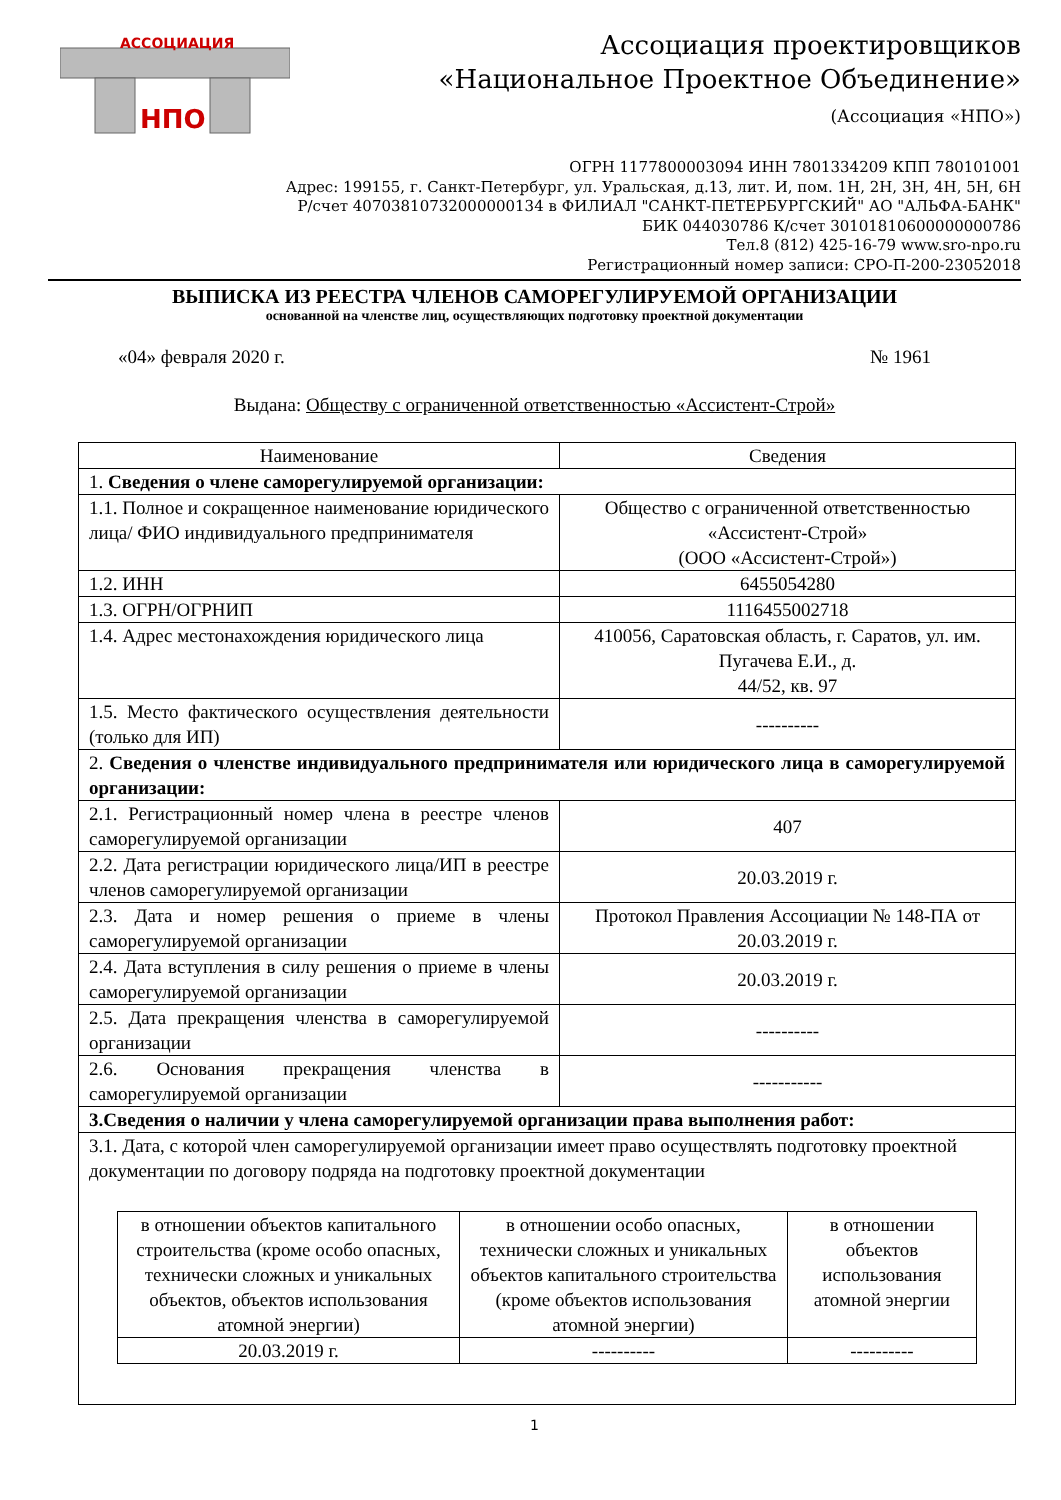АССОЦИАЦИЯ
НПО
Ассоциация проектировщиков
«Национальное Проектное Объединение»
(Ассоциация «НПО»)
ОГРН 1177800003094 ИНН 7801334209 КПП 780101001
Адрес: 199155, г. Санкт-Петербург, ул. Уральская, д.13, лит. И, пом. 1Н, 2Н, 3Н, 4Н, 5Н, 6Н
Р/счет 40703810732000000134 в ФИЛИАЛ "САНКТ-ПЕТЕРБУРГСКИЙ" АО "АЛЬФА-БАНК"
БИК 044030786 К/счет 30101810600000000786
Тел.8 (812) 425-16-79 www.sro-npo.ru
Регистрационный номер записи: СРО-П-200-23052018
ВЫПИСКА ИЗ РЕЕСТРА ЧЛЕНОВ САМОРЕГУЛИРУЕМОЙ ОРГАНИЗАЦИИ
основанной на членстве лиц, осуществляющих подготовку проектной документации
«04» февраля 2020 г. № 1961
Выдана: Обществу с ограниченной ответственностью «Ассистент-Строй»
| Наименование | Сведения |
| --- | --- |
| 1. Сведения о члене саморегулируемой организации: | |
| 1.1. Полное и сокращенное наименование юридического лица/ ФИО индивидуального предпринимателя | Общество с ограниченной ответственностью «Ассистент-Строй» (ООО «Ассистент-Строй») |
| 1.2. ИНН | 6455054280 |
| 1.3. ОГРН/ОГРНИП | 1116455002718 |
| 1.4. Адрес местонахождения юридического лица | 410056, Саратовская область, г. Саратов, ул. им. Пугачева Е.И., д. 44/52, кв. 97 |
| 1.5. Место фактического осуществления деятельности (только для ИП) | ---------- |
| 2. Сведения о членстве индивидуального предпринимателя или юридического лица в саморегулируемой организации: | |
| 2.1. Регистрационный номер члена в реестре членов саморегулируемой организации | 407 |
| 2.2. Дата регистрации юридического лица/ИП в реестре членов саморегулируемой организации | 20.03.2019 г. |
| 2.3. Дата и номер решения о приеме в члены саморегулируемой организации | Протокол Правления Ассоциации № 148-ПА от 20.03.2019 г. |
| 2.4. Дата вступления в силу решения о приеме в члены саморегулируемой организации | 20.03.2019 г. |
| 2.5. Дата прекращения членства в саморегулируемой организации | ---------- |
| 2.6. Основания прекращения членства в саморегулируемой организации | ----------- |
| 3.Сведения о наличии у члена саморегулируемой организации права выполнения работ: | |
| 3.1. Дата, с которой член саморегулируемой организации имеет право осуществлять подготовку проектной документации по договору подряда на подготовку проектной документации / в отношении объектов капитального строительства (кроме особо опасных, технически сложных и уникальных объектов, объектов использования атомной энергии) / в отношении особо опасных, технически сложных и уникальных объектов капитального строительства (кроме объектов использования атомной энергии) / в отношении объектов использования атомной энергии / / 20.03.2019 г. / ---------- / ---------- / | |
1